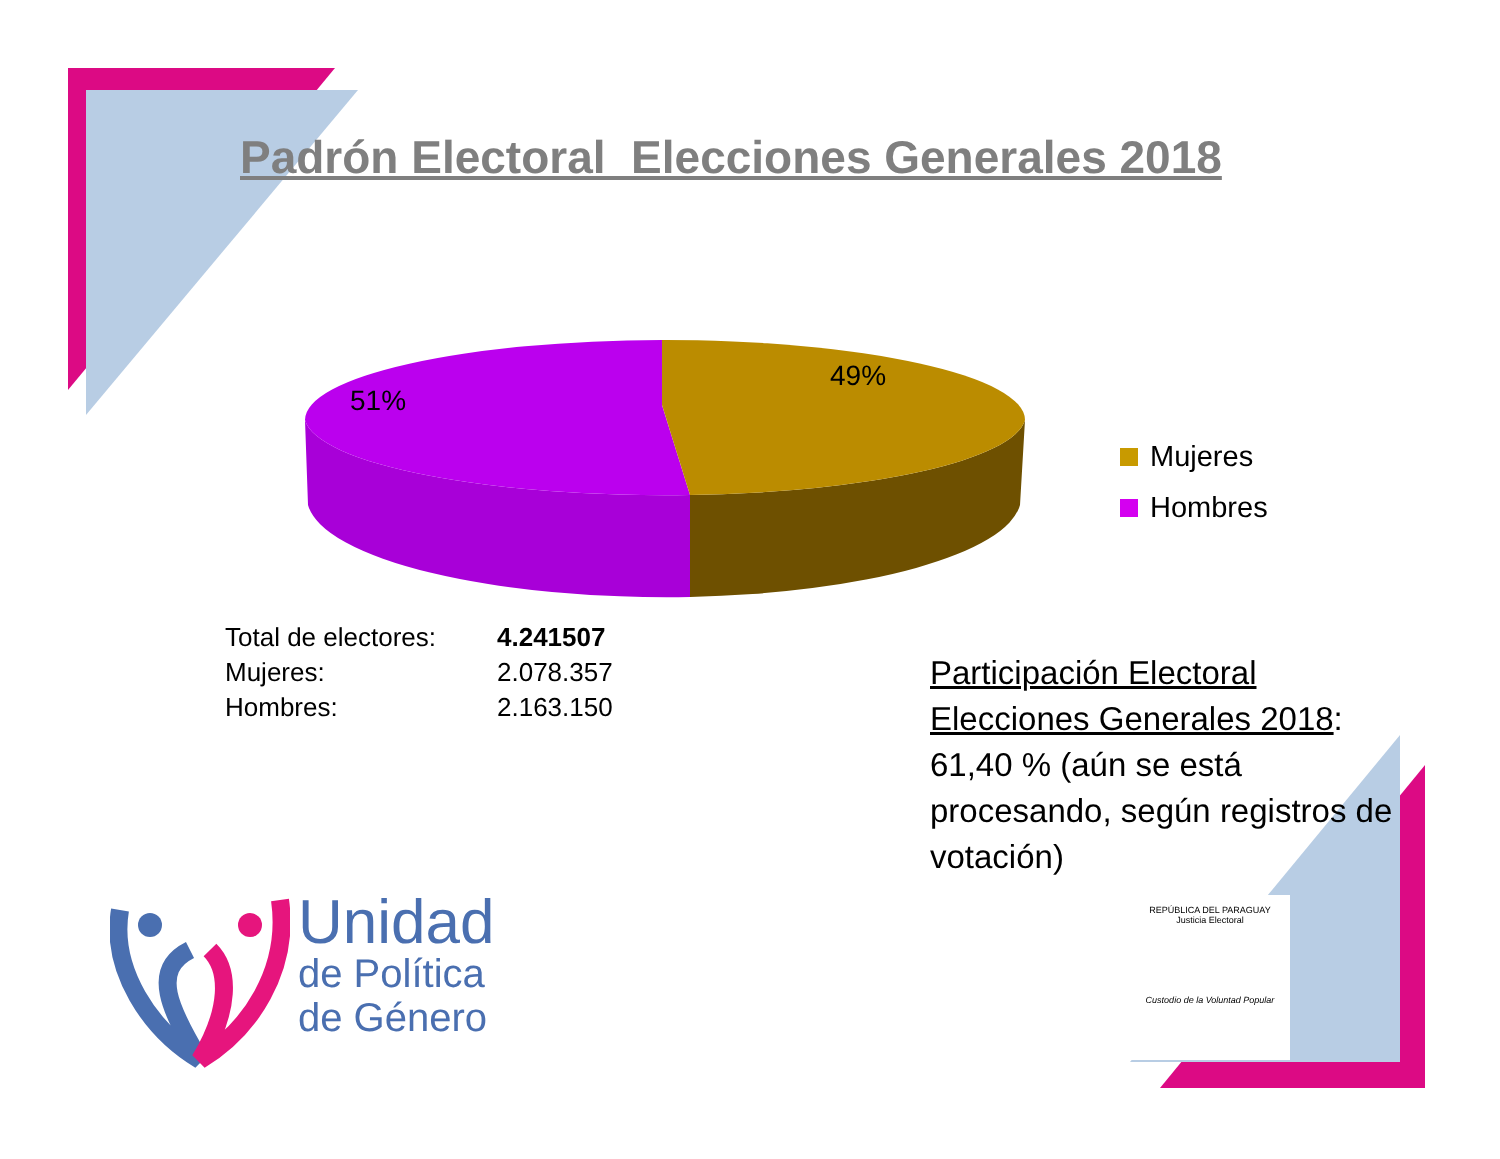Padrón Electoral Elecciones Generales 2018
51%
49%
Mujeres
Hombres
| Total de electores: | 4.241507 |
| Mujeres: | 2.078.357 |
| Hombres: | 2.163.150 |
Participación Electoral Elecciones Generales 2018: 61,40 % (aún se está procesando, según registros de votación)
Unidad
de Política
de Género
REPÚBLICA DEL PARAGUAY
Justicia Electoral
Custodio de la Voluntad Popular